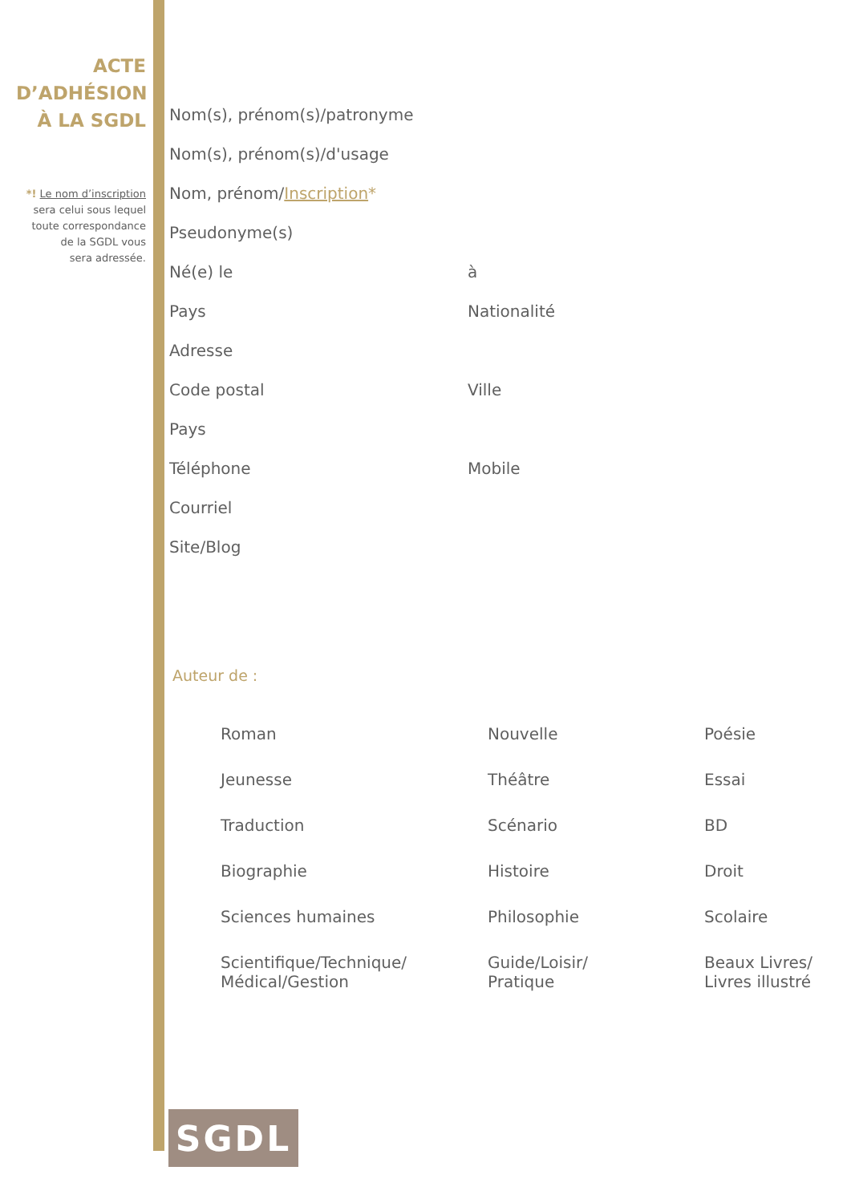ACTE
D’ADHÉSION
À LA SGDL
*! Le nom d’inscription
sera celui sous lequel
toute correspondance
de la SGDL vous
sera adressée.
Nom(s), prénom(s)/patronyme
Nom(s), prénom(s)/d'usage
Nom, prénom/Inscription*
Pseudonyme(s)
Né(e) le à
Pays Nationalité
Adresse
Code postal Ville
Pays
Téléphone Mobile
Courriel
Site/Blog
Auteur de :
| Roman | Nouvelle | Poésie |
| Jeunesse | Théâtre | Essai |
| Traduction | Scénario | BD |
| Biographie | Histoire | Droit |
| Sciences humaines | Philosophie | Scolaire |
| Scientifique/Technique/ Médical/Gestion | Guide/Loisir/ Pratique | Beaux Livres/ Livres illustré |
SGDL